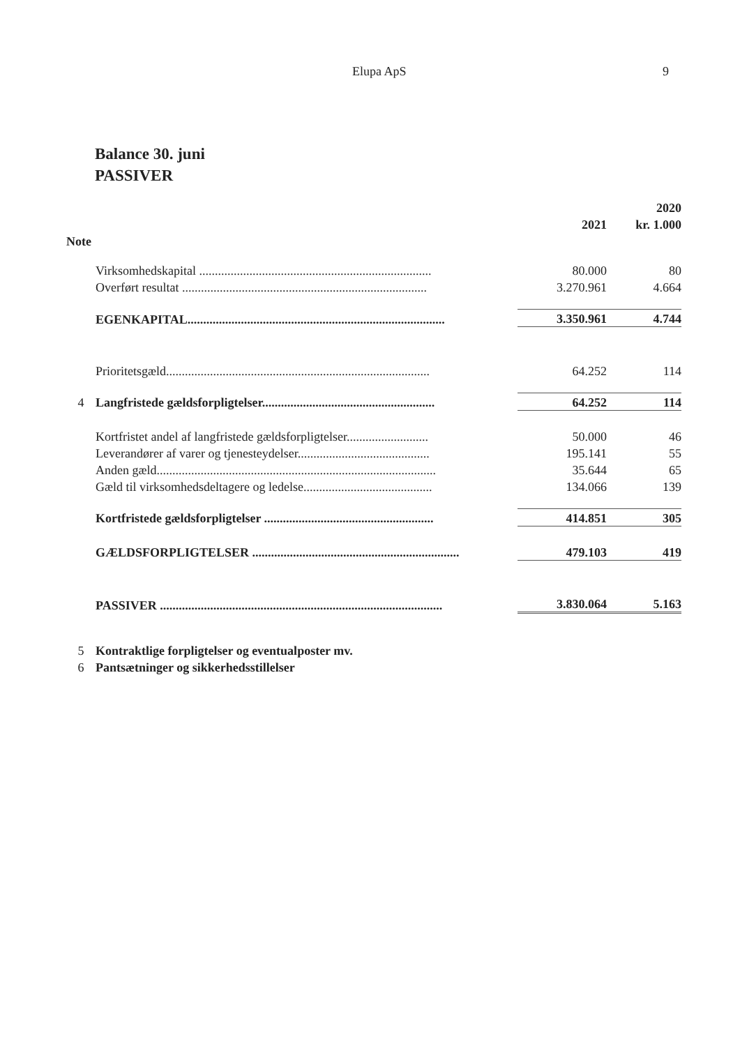Elupa ApS 9
Balance 30. juni
PASSIVER
| | | | 2020 |
| --- | --- | --- | --- |
| | | 2021 | kr. 1.000 |
| Note | | | |
| | Virksomhedskapital .......................................................................... | 80.000 | 80 |
| | Overført resultat .............................................................................. | 3.270.961 | 4.664 |
| | EGENKAPITAL.................................................................................. | 3.350.961 | 4.744 |
| | Prioritetsgæld.................................................................................... | 64.252 | 114 |
| 4 | Langfristede gældsforpligtelser....................................................... | 64.252 | 114 |
| | Kortfristet andel af langfristede gældsforpligtelser.......................... | 50.000 | 46 |
| | Leverandører af varer og tjenesteydelser.......................................... | 195.141 | 55 |
| | Anden gæld......................................................................................... | 35.644 | 65 |
| | Gæld til virksomhedsdeltagere og ledelse......................................... | 134.066 | 139 |
| | Kortfristede gældsforpligtelser ...................................................... | 414.851 | 305 |
| | GÆLDSFORPLIGTELSER .................................................................. | 479.103 | 419 |
| | PASSIVER .......................................................................................... | 3.830.064 | 5.163 |
| 5 | Kontraktlige forpligtelser og eventualposter mv. | | |
| 6 | Pantsætninger og sikkerhedsstillelser | | |